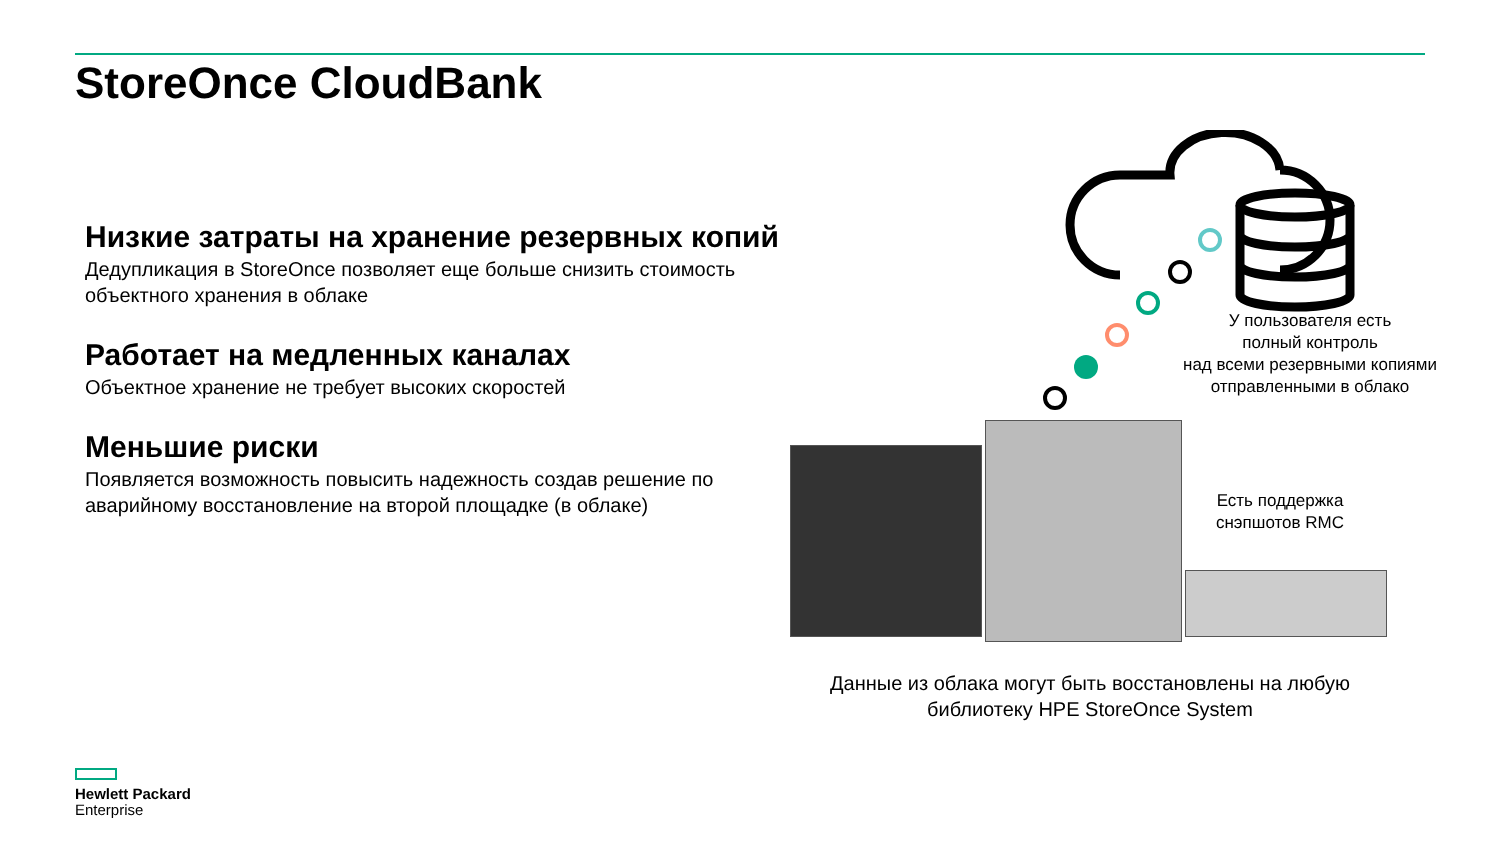StoreOnce CloudBank
Низкие затраты на хранение резервных копий
Дедупликация в StoreOnce позволяет еще больше снизить стоимость объектного хранения в облаке
Работает на медленных каналах
Объектное хранение не требует высоких скоростей
Меньшие риски
Появляется возможность повысить надежность создав решение по аварийному восстановление на второй площадке (в облаке)
У пользователя есть
полный контроль
над всеми резервными копиями
отправленными в облако
Есть поддержка снэпшотов RMC
Данные из облака могут быть восстановлены на любую библиотеку HPE StoreOnce System
Hewlett Packard
Enterprise